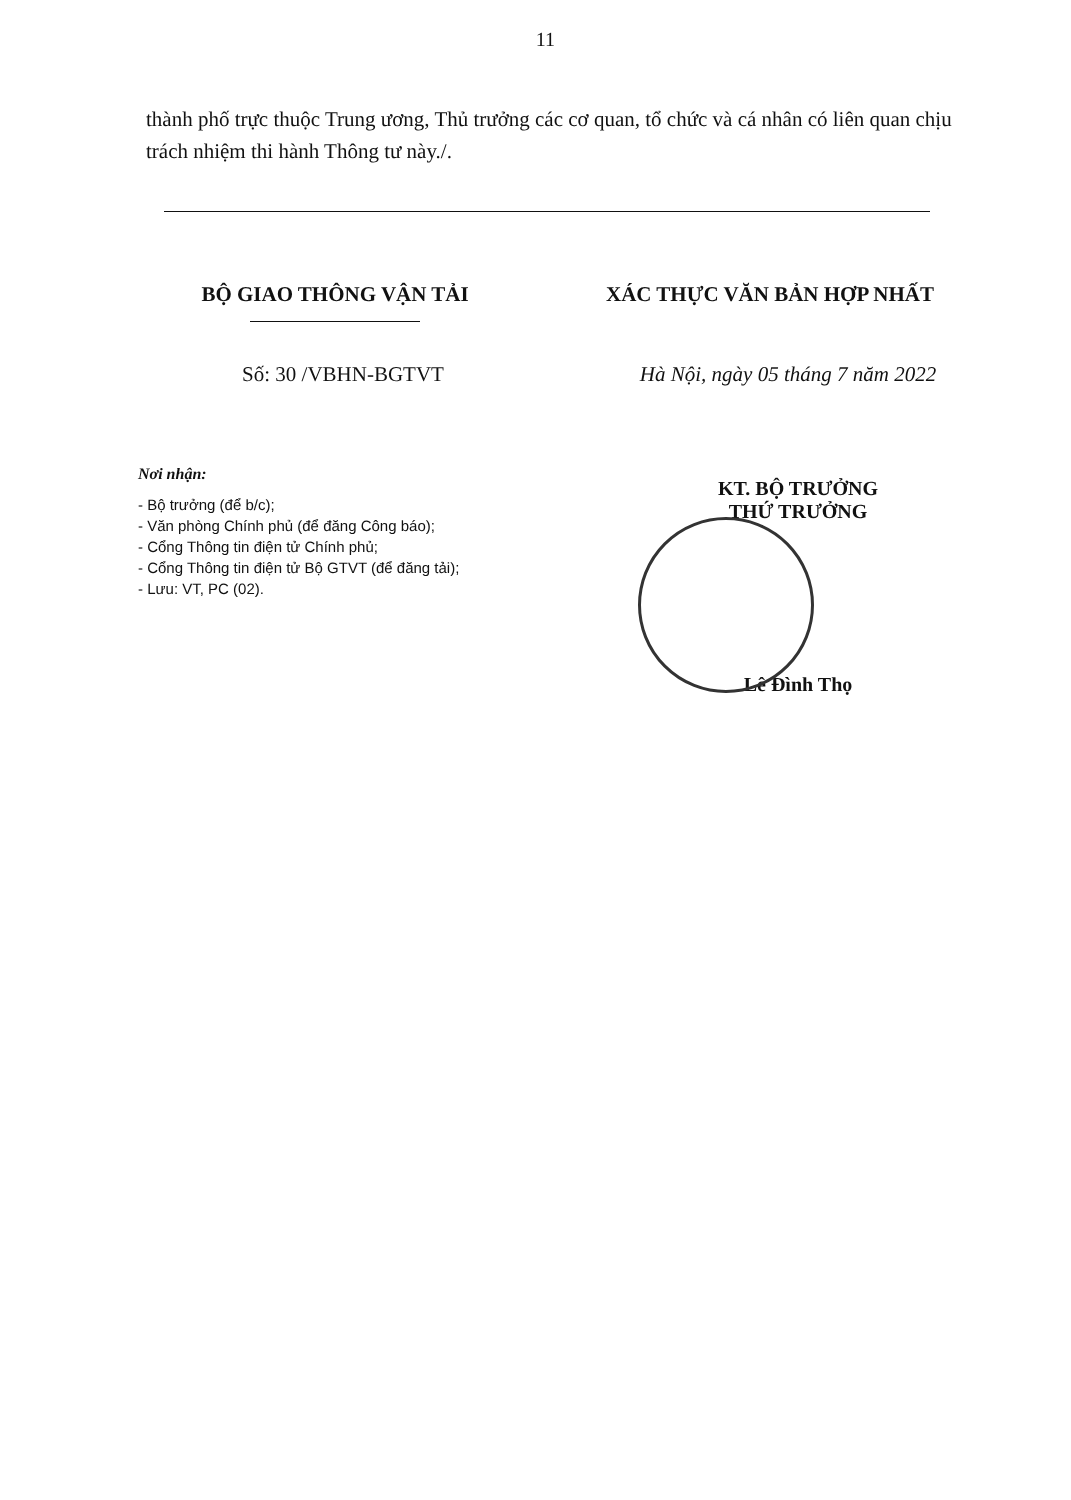11
thành phố trực thuộc Trung ương, Thủ trưởng các cơ quan, tổ chức và cá nhân có liên quan chịu trách nhiệm thi hành Thông tư này./.
BỘ GIAO THÔNG VẬN TẢI XÁC THỰC VĂN BẢN HỢP NHẤT
Số: 30 /VBHN-BGTVT Hà Nội, ngày 05 tháng 7 năm 2022
Nơi nhận:
- Bộ trưởng (để b/c);
- Văn phòng Chính phủ (để đăng Công báo);
- Cổng Thông tin điện tử Chính phủ;
- Cổng Thông tin điện tử Bộ GTVT (để đăng tải);
- Lưu: VT, PC (02).
KT. BỘ TRƯỞNG
THỨ TRƯỞNG
Lê Đình Thọ